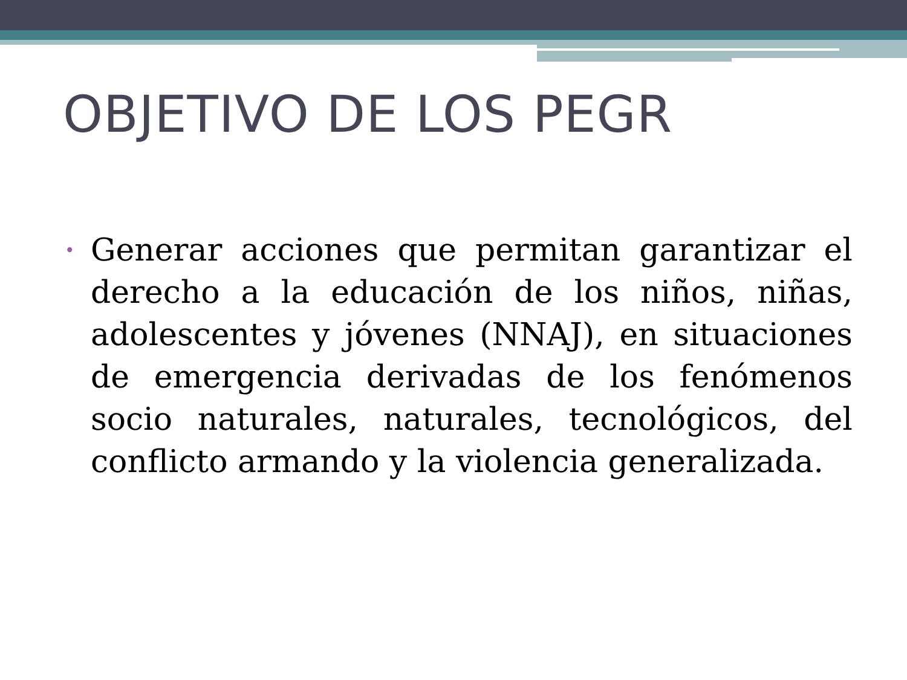OBJETIVO DE LOS PEGR
•
Generar acciones que permitan garantizar el derecho a la educación de los niños, niñas, adolescentes y jóvenes (NNAJ), en situaciones de emergencia derivadas de los fenómenos socio naturales, naturales, tecnológicos, del conflicto armando y la violencia generalizada.